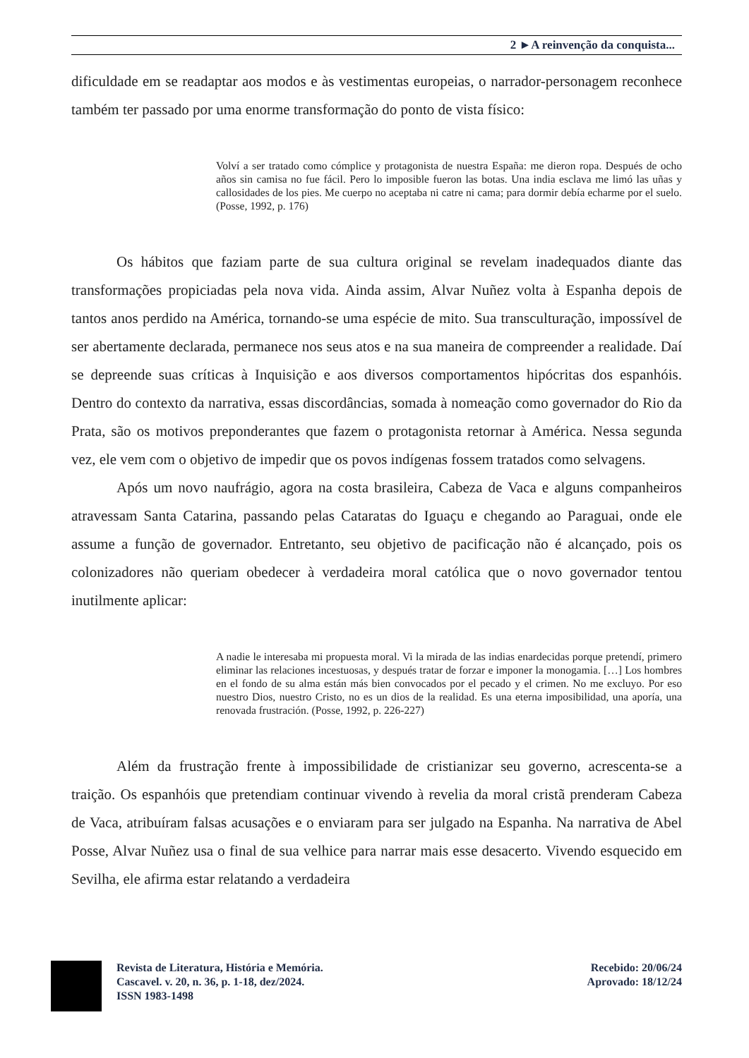2 ►A reinvenção da conquista...
dificuldade em se readaptar aos modos e às vestimentas europeias, o narrador-personagem reconhece também ter passado por uma enorme transformação do ponto de vista físico:
Volví a ser tratado como cómplice y protagonista de nuestra España: me dieron ropa. Después de ocho años sin camisa no fue fácil. Pero lo imposible fueron las botas. Una india esclava me limó las uñas y callosidades de los pies. Me cuerpo no aceptaba ni catre ni cama; para dormir debía echarme por el suelo. (Posse, 1992, p. 176)
Os hábitos que faziam parte de sua cultura original se revelam inadequados diante das transformações propiciadas pela nova vida. Ainda assim, Alvar Nuñez volta à Espanha depois de tantos anos perdido na América, tornando-se uma espécie de mito. Sua transculturação, impossível de ser abertamente declarada, permanece nos seus atos e na sua maneira de compreender a realidade. Daí se depreende suas críticas à Inquisição e aos diversos comportamentos hipócritas dos espanhóis. Dentro do contexto da narrativa, essas discordâncias, somada à nomeação como governador do Rio da Prata, são os motivos preponderantes que fazem o protagonista retornar à América. Nessa segunda vez, ele vem com o objetivo de impedir que os povos indígenas fossem tratados como selvagens.
Após um novo naufrágio, agora na costa brasileira, Cabeza de Vaca e alguns companheiros atravessam Santa Catarina, passando pelas Cataratas do Iguaçu e chegando ao Paraguai, onde ele assume a função de governador. Entretanto, seu objetivo de pacificação não é alcançado, pois os colonizadores não queriam obedecer à verdadeira moral católica que o novo governador tentou inutilmente aplicar:
A nadie le interesaba mi propuesta moral. Vi la mirada de las indias enardecidas porque pretendí, primero eliminar las relaciones incestuosas, y después tratar de forzar e imponer la monogamia. […] Los hombres en el fondo de su alma están más bien convocados por el pecado y el crimen. No me excluyo. Por eso nuestro Dios, nuestro Cristo, no es un dios de la realidad. Es una eterna imposibilidad, una aporía, una renovada frustración. (Posse, 1992, p. 226-227)
Além da frustração frente à impossibilidade de cristianizar seu governo, acrescenta-se a traição. Os espanhóis que pretendiam continuar vivendo à revelia da moral cristã prenderam Cabeza de Vaca, atribuíram falsas acusações e o enviaram para ser julgado na Espanha. Na narrativa de Abel Posse, Alvar Nuñez usa o final de sua velhice para narrar mais esse desacerto. Vivendo esquecido em Sevilha, ele afirma estar relatando a verdadeira
Revista de Literatura, História e Memória.
Cascavel. v. 20, n. 36, p. 1-18, dez/2024.
ISSN 1983-1498
Recebido: 20/06/24
Aprovado: 18/12/24